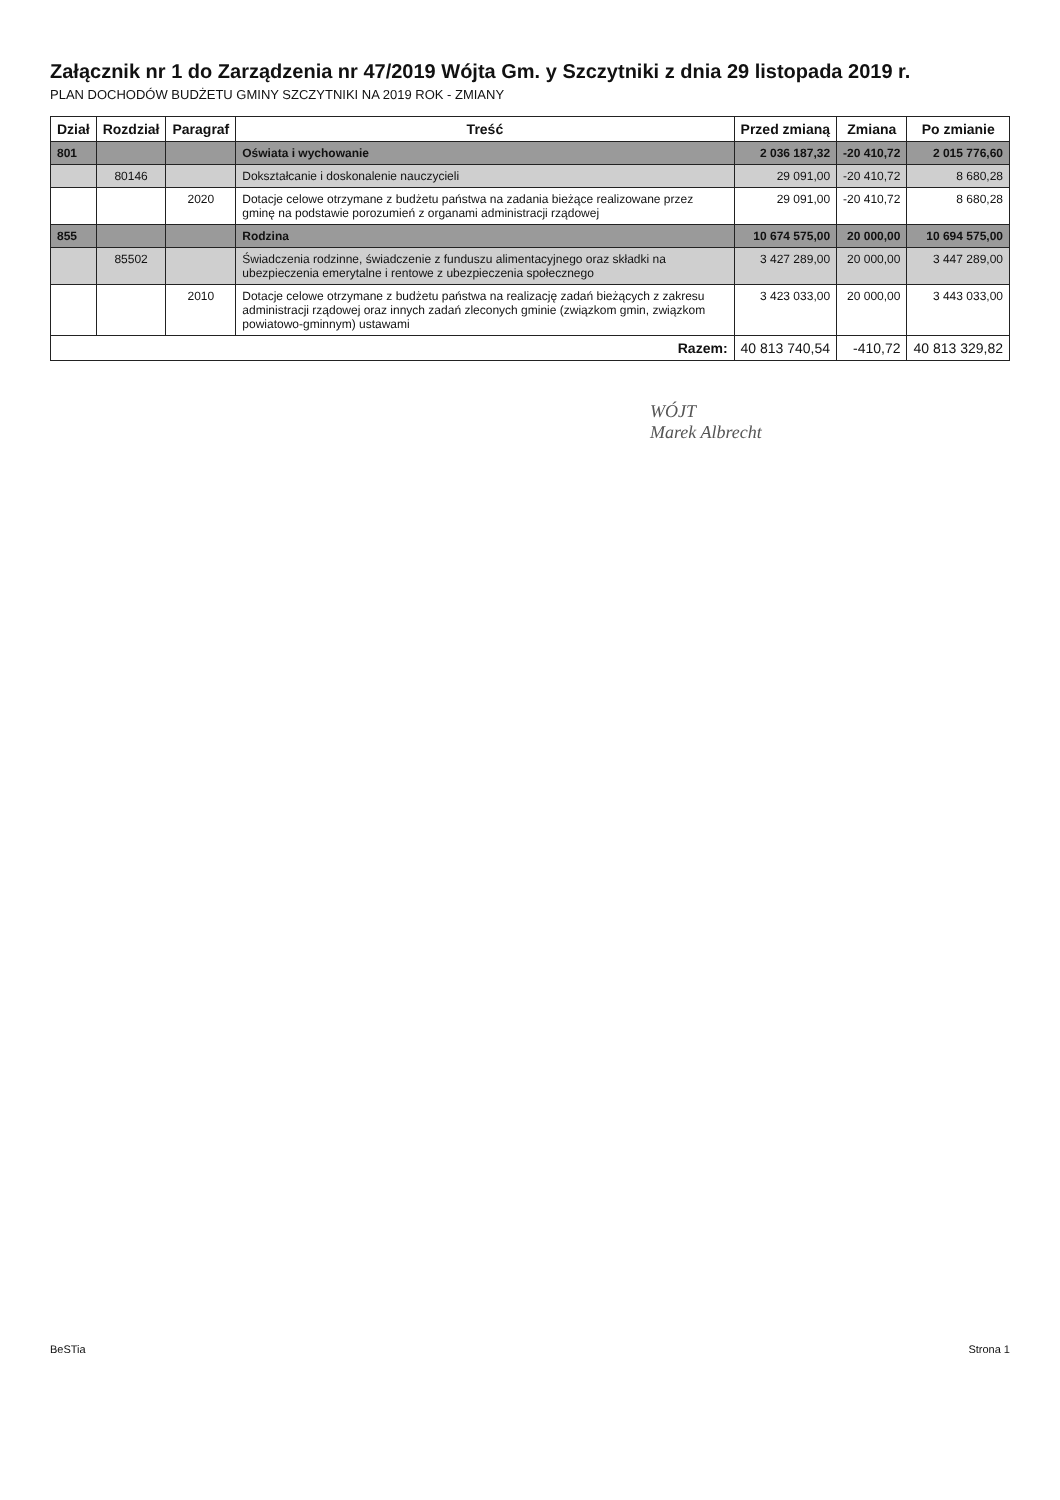Załącznik nr 1 do Zarządzenia nr 47/2019 Wójta Gm. y Szczytniki z dnia 29 listopada 2019 r.
PLAN DOCHODÓW BUDŻETU GMINY SZCZYTNIKI NA 2019 ROK - ZMIANY
| Dział | Rozdział | Paragraf | Treść | Przed zmianą | Zmiana | Po zmianie |
| --- | --- | --- | --- | --- | --- | --- |
| 801 | | | Oświata i wychowanie | 2 036 187,32 | -20 410,72 | 2 015 776,60 |
| | 80146 | | Dokształcanie i doskonalenie nauczycieli | 29 091,00 | -20 410,72 | 8 680,28 |
| | | 2020 | Dotacje celowe otrzymane z budżetu państwa na zadania bieżące realizowane przez gminę na podstawie porozumień z organami administracji rządowej | 29 091,00 | -20 410,72 | 8 680,28 |
| 855 | | | Rodzina | 10 674 575,00 | 20 000,00 | 10 694 575,00 |
| | 85502 | | Świadczenia rodzinne, świadczenie z funduszu alimentacyjnego oraz składki na ubezpieczenia emerytalne i rentowe z ubezpieczenia społecznego | 3 427 289,00 | 20 000,00 | 3 447 289,00 |
| | | 2010 | Dotacje celowe otrzymane z budżetu państwa na realizację zadań bieżących z zakresu administracji rządowej oraz innych zadań zleconych gminie (związkom gmin, związkom powiatowo-gminnym) ustawami | 3 423 033,00 | 20 000,00 | 3 443 033,00 |
| Razem: | | | | 40 813 740,54 | -410,72 | 40 813 329,82 |
WÓJT
Marek Albrecht
BeSTia Strona 1